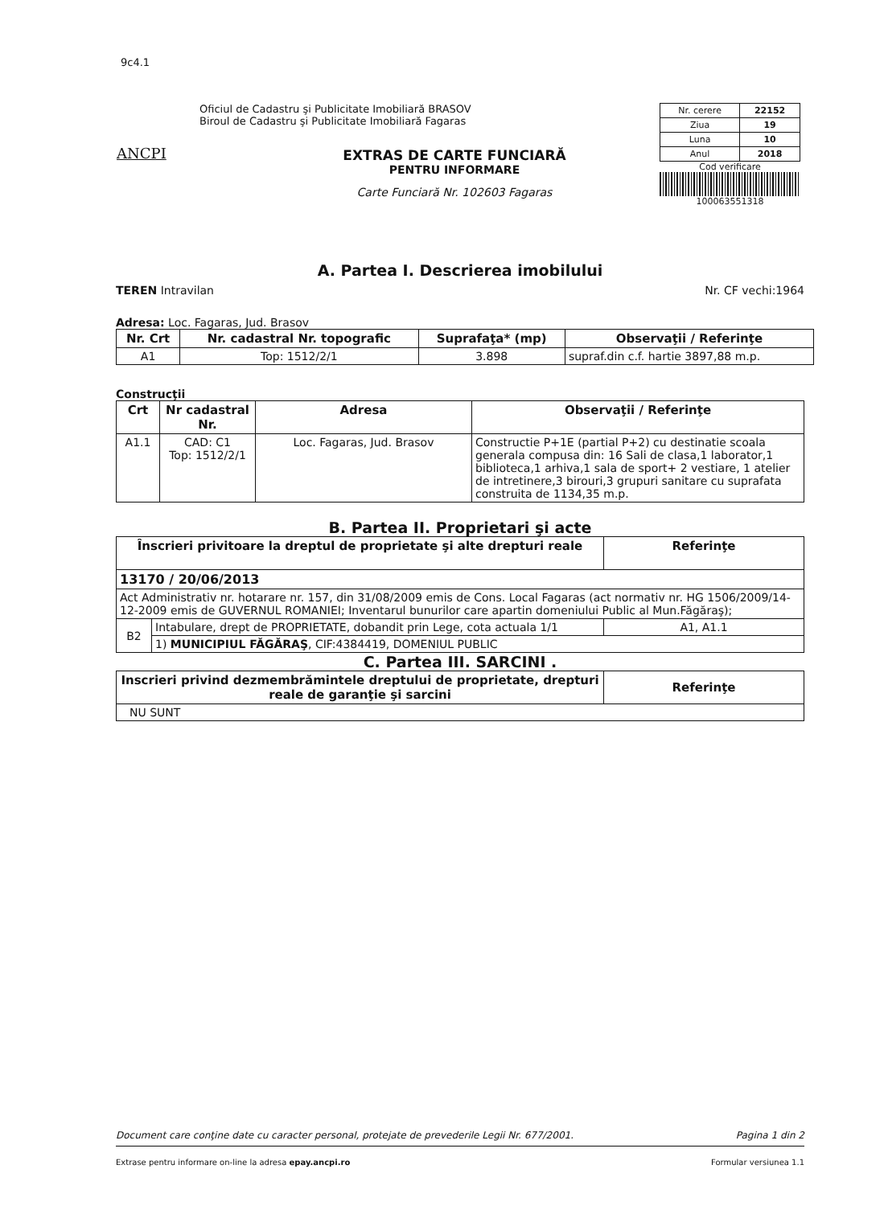9c4.1
ANCPI
Oficiul de Cadastru şi Publicitate Imobiliară BRASOV
Biroul de Cadastru şi Publicitate Imobiliară Fagaras
EXTRAS DE CARTE FUNCIARĂ
PENTRU INFORMARE
Carte Funciară Nr. 102603 Fagaras
| Nr. cerere | 22152 |
| Ziua | 19 |
| Luna | 10 |
| Anul | 2018 |
Cod verificare
100063551318
A. Partea I. Descrierea imobilului
TEREN Intravilan Nr. CF vechi:1964
Adresa: Loc. Fagaras, Jud. Brasov
| Nr. Crt | Nr. cadastral Nr. topografic | Suprafaţa* (mp) | Observaţii / Referinţe |
| --- | --- | --- | --- |
| A1 | Top: 1512/2/1 | 3.898 | supraf.din c.f. hartie 3897,88 m.p. |
Construcţii
| Crt | Nr cadastral Nr. | Adresa | Observaţii / Referinţe |
| --- | --- | --- | --- |
| A1.1 | CAD: C1 Top: 1512/2/1 | Loc. Fagaras, Jud. Brasov | Constructie P+1E (partial P+2) cu destinatie scoala generala compusa din: 16 Sali de clasa,1 laborator,1 biblioteca,1 arhiva,1 sala de sport+ 2 vestiare, 1 atelier de intretinere,3 birouri,3 grupuri sanitare cu suprafata construita de 1134,35 m.p. |
B. Partea II. Proprietari şi acte
| Înscrieri privitoare la dreptul de proprietate şi alte drepturi reale | | Referinţe |
| --- | --- | --- |
| 13170 / 20/06/2013 | | |
| Act Administrativ nr. hotarare nr. 157, din 31/08/2009 emis de Cons. Local Fagaras (act normativ nr. HG 1506/2009/14-12-2009 emis de GUVERNUL ROMANIEI; Inventarul bunurilor care apartin domeniului Public al Mun.Făgăraş); | | |
| B2 | Intabulare, drept de PROPRIETATE, dobandit prin Lege, cota actuala 1/1 | A1, A1.1 |
| | 1) MUNICIPIUL FĂGĂRAŞ , CIF:4384419, DOMENIUL PUBLIC | |
C. Partea III. SARCINI .
| Inscrieri privind dezmembrămintele dreptului de proprietate, drepturi reale de garanţie şi sarcini | Referinţe |
| --- | --- |
| NU SUNT | |
Document care conţine date cu caracter personal, protejate de prevederile Legii Nr. 677/2001. Pagina 1 din 2
Extrase pentru informare on-line la adresa epay.ancpi.ro Formular versiunea 1.1